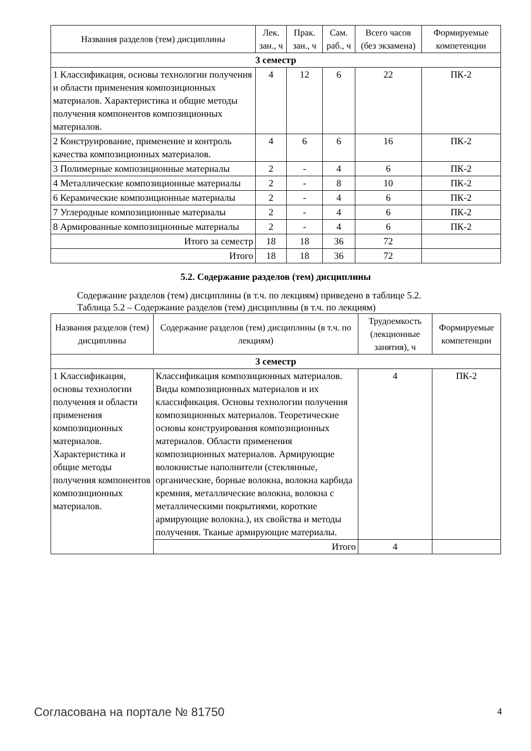| Названия разделов (тем) дисциплины | Лек. зан., ч | Прак. зан., ч | Сам. раб., ч | Всего часов (без экзамена) | Формируемые компетенции |
| --- | --- | --- | --- | --- | --- |
| 3 семестр | | | | | |
| 1 Классификация, основы технологии получения и области применения композиционных материалов. Характеристика и общие методы получения компонентов композиционных материалов. | 4 | 12 | 6 | 22 | ПК-2 |
| 2 Конструирование, применение и контроль качества композиционных материалов. | 4 | 6 | 6 | 16 | ПК-2 |
| 3 Полимерные композиционные материалы | 2 | - | 4 | 6 | ПК-2 |
| 4 Металлические композиционные материалы | 2 | - | 8 | 10 | ПК-2 |
| 6 Керамические композиционные материалы | 2 | - | 4 | 6 | ПК-2 |
| 7 Углеродные композиционные материалы | 2 | - | 4 | 6 | ПК-2 |
| 8 Армированные композиционные материалы | 2 | - | 4 | 6 | ПК-2 |
| Итого за семестр | 18 | 18 | 36 | 72 | |
| Итого | 18 | 18 | 36 | 72 | |
5.2. Содержание разделов (тем) дисциплины
Содержание разделов (тем) дисциплины (в т.ч. по лекциям) приведено в таблице 5.2.
Таблица 5.2 – Содержание разделов (тем) дисциплины (в т.ч. по лекциям)
| Названия разделов (тем) дисциплины | Содержание разделов (тем) дисциплины (в т.ч. по лекциям) | Трудоемкость (лекционные занятия), ч | Формируемые компетенции |
| --- | --- | --- | --- |
| 3 семестр | | | |
| 1 Классификация, основы технологии получения и области применения композиционных материалов. Характеристика и общие методы получения компонентов композиционных материалов. | Классификация композиционных материалов. Виды композиционных материалов и их классификация. Основы технологии получения композиционных материалов. Теоретические основы конструирования композиционных материалов. Области применения композиционных материалов. Армирующие волокнистые наполнители (стеклянные, органические, борные волокна, волокна карбида кремния, металлические волокна, волокна с металлическими покрытиями, короткие армирующие волокна.), их свойства и методы получения. Тканые армирующие материалы. | 4 | ПК-2 |
| | Итого | 4 | |
Согласована на портале № 81750 4